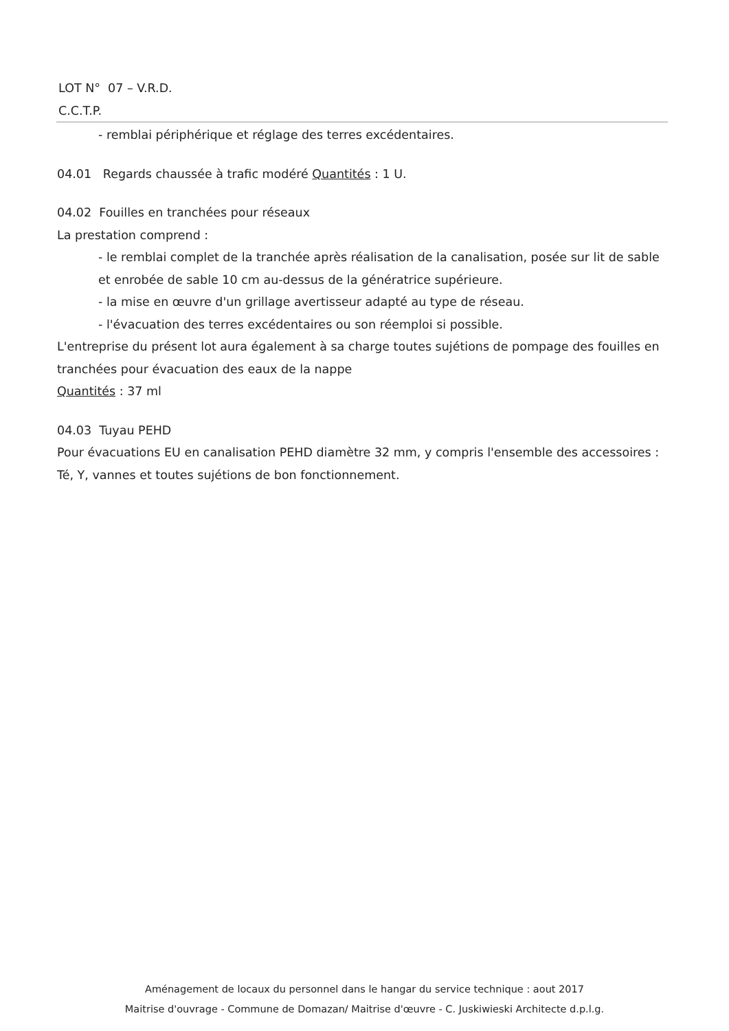LOT N° 07 – V.R.D.
C.C.T.P.
- remblai périphérique et réglage des terres excédentaires.
04.01 Regards chaussée à trafic modéré Quantités : 1 U.
04.02 Fouilles en tranchées pour réseaux
La prestation comprend :
- le remblai complet de la tranchée après réalisation de la canalisation, posée sur lit de sable et enrobée de sable 10 cm au-dessus de la génératrice supérieure.
- la mise en œuvre d'un grillage avertisseur adapté au type de réseau.
- l'évacuation des terres excédentaires ou son réemploi si possible.
L'entreprise du présent lot aura également à sa charge toutes sujétions de pompage des fouilles en tranchées pour évacuation des eaux de la nappe
Quantités : 37 ml
04.03 Tuyau PEHD
Pour évacuations EU en canalisation PEHD diamètre 32 mm, y compris l'ensemble des accessoires : Té, Y, vannes et toutes sujétions de bon fonctionnement.
Aménagement de locaux du personnel dans le hangar du service technique : aout 2017
Maitrise d'ouvrage - Commune de Domazan/ Maitrise d'œuvre - C. Juskiwieski Architecte d.p.l.g.